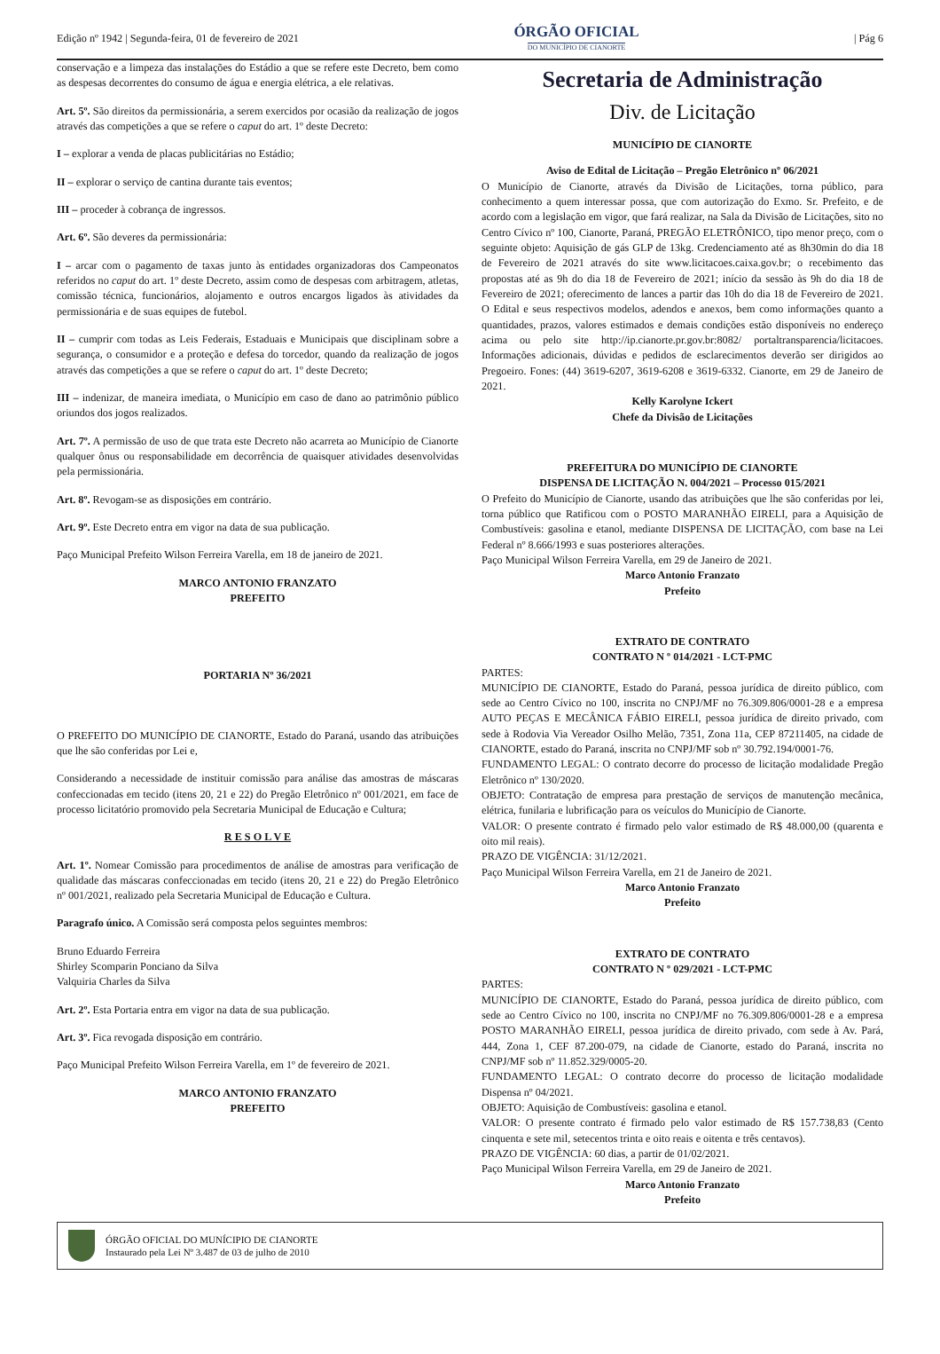Edição nº 1942 | Segunda-feira, 01 de fevereiro de 2021
ÓRGÃO OFICIAL
DO MUNICÍPIO DE CIANORTE
| Pág 6
conservação e a limpeza das instalações do Estádio a que se refere este Decreto, bem como as despesas decorrentes do consumo de água e energia elétrica, a ele relativas.
Art. 5º. São direitos da permissionária, a serem exercidos por ocasião da realização de jogos através das competições a que se refere o caput do art. 1º deste Decreto:
I – explorar a venda de placas publicitárias no Estádio;
II – explorar o serviço de cantina durante tais eventos;
III – proceder à cobrança de ingressos.
Art. 6º. São deveres da permissionária:
I – arcar com o pagamento de taxas junto às entidades organizadoras dos Campeonatos referidos no caput do art. 1º deste Decreto, assim como de despesas com arbitragem, atletas, comissão técnica, funcionários, alojamento e outros encargos ligados às atividades da permissionária e de suas equipes de futebol.
II – cumprir com todas as Leis Federais, Estaduais e Municipais que disciplinam sobre a segurança, o consumidor e a proteção e defesa do torcedor, quando da realização de jogos através das competições a que se refere o caput do art. 1º deste Decreto;
III – indenizar, de maneira imediata, o Município em caso de dano ao patrimônio público oriundos dos jogos realizados.
Art. 7º. A permissão de uso de que trata este Decreto não acarreta ao Município de Cianorte qualquer ônus ou responsabilidade em decorrência de quaisquer atividades desenvolvidas pela permissionária.
Art. 8º. Revogam-se as disposições em contrário.
Art. 9º. Este Decreto entra em vigor na data de sua publicação.
Paço Municipal Prefeito Wilson Ferreira Varella, em 18 de janeiro de 2021.
MARCO ANTONIO FRANZATO
PREFEITO
PORTARIA Nº 36/2021
O PREFEITO DO MUNICÍPIO DE CIANORTE, Estado do Paraná, usando das atribuições que lhe são conferidas por Lei e,
Considerando a necessidade de instituir comissão para análise das amostras de máscaras confeccionadas em tecido (itens 20, 21 e 22) do Pregão Eletrônico nº 001/2021, em face de processo licitatório promovido pela Secretaria Municipal de Educação e Cultura;
R E S O L V E
Art. 1º. Nomear Comissão para procedimentos de análise de amostras para verificação de qualidade das máscaras confeccionadas em tecido (itens 20, 21 e 22) do Pregão Eletrônico nº 001/2021, realizado pela Secretaria Municipal de Educação e Cultura.
Paragrafo único. A Comissão será composta pelos seguintes membros:
Bruno Eduardo Ferreira
Shirley Scomparin Ponciano da Silva
Valquiria Charles da Silva
Art. 2º. Esta Portaria entra em vigor na data de sua publicação.
Art. 3º. Fica revogada disposição em contrário.
Paço Municipal Prefeito Wilson Ferreira Varella, em 1º de fevereiro de 2021.
MARCO ANTONIO FRANZATO
PREFEITO
Secretaria de Administração
Div. de Licitação
MUNICÍPIO DE CIANORTE
Aviso de Edital de Licitação – Pregão Eletrônico nº 06/2021
O Município de Cianorte, através da Divisão de Licitações, torna público, para conhecimento a quem interessar possa, que com autorização do Exmo. Sr. Prefeito, e de acordo com a legislação em vigor, que fará realizar, na Sala da Divisão de Licitações, sito no Centro Cívico nº 100, Cianorte, Paraná, PREGÃO ELETRÔNICO, tipo menor preço, com o seguinte objeto: Aquisição de gás GLP de 13kg. Credenciamento até as 8h30min do dia 18 de Fevereiro de 2021 através do site www.licitacoes.caixa.gov.br; o recebimento das propostas até as 9h do dia 18 de Fevereiro de 2021; início da sessão às 9h do dia 18 de Fevereiro de 2021; oferecimento de lances a partir das 10h do dia 18 de Fevereiro de 2021. O Edital e seus respectivos modelos, adendos e anexos, bem como informações quanto a quantidades, prazos, valores estimados e demais condições estão disponíveis no endereço acima ou pelo site http://ip.cianorte.pr.gov.br:8082/ portaltransparencia/licitacoes. Informações adicionais, dúvidas e pedidos de esclarecimentos deverão ser dirigidos ao Pregoeiro. Fones: (44) 3619-6207, 3619-6208 e 3619-6332. Cianorte, em 29 de Janeiro de 2021.
Kelly Karolyne Ickert
Chefe da Divisão de Licitações
PREFEITURA DO MUNICÍPIO DE CIANORTE
DISPENSA DE LICITAÇÃO N. 004/2021 – Processo 015/2021
O Prefeito do Município de Cianorte, usando das atribuições que lhe são conferidas por lei, torna público que Ratificou com o POSTO MARANHÃO EIRELI, para a Aquisição de Combustíveis: gasolina e etanol, mediante DISPENSA DE LICITAÇÃO, com base na Lei Federal nº 8.666/1993 e suas posteriores alterações.
Paço Municipal Wilson Ferreira Varella, em 29 de Janeiro de 2021.
Marco Antonio Franzato
Prefeito
EXTRATO DE CONTRATO
CONTRATO N º 014/2021 - LCT-PMC
PARTES:
MUNICÍPIO DE CIANORTE, Estado do Paraná, pessoa jurídica de direito público, com sede ao Centro Cívico no 100, inscrita no CNPJ/MF no 76.309.806/0001-28 e a empresa AUTO PEÇAS E MECÂNICA FÁBIO EIRELI, pessoa jurídica de direito privado, com sede à Rodovia Via Vereador Osilho Melão, 7351, Zona 11a, CEP 87211405, na cidade de CIANORTE, estado do Paraná, inscrita no CNPJ/MF sob nº 30.792.194/0001-76.
FUNDAMENTO LEGAL: O contrato decorre do processo de licitação modalidade Pregão Eletrônico nº 130/2020.
OBJETO: Contratação de empresa para prestação de serviços de manutenção mecânica, elétrica, funilaria e lubrificação para os veículos do Município de Cianorte.
VALOR: O presente contrato é firmado pelo valor estimado de R$ 48.000,00 (quarenta e oito mil reais).
PRAZO DE VIGÊNCIA: 31/12/2021.
Paço Municipal Wilson Ferreira Varella, em 21 de Janeiro de 2021.
Marco Antonio Franzato
Prefeito
EXTRATO DE CONTRATO
CONTRATO N º 029/2021 - LCT-PMC
PARTES:
MUNICÍPIO DE CIANORTE, Estado do Paraná, pessoa jurídica de direito público, com sede ao Centro Cívico no 100, inscrita no CNPJ/MF no 76.309.806/0001-28 e a empresa POSTO MARANHÃO EIRELI, pessoa jurídica de direito privado, com sede à Av. Pará, 444, Zona 1, CEF 87.200-079, na cidade de Cianorte, estado do Paraná, inscrita no CNPJ/MF sob nº 11.852.329/0005-20.
FUNDAMENTO LEGAL: O contrato decorre do processo de licitação modalidade Dispensa nº 04/2021.
OBJETO: Aquisição de Combustíveis: gasolina e etanol.
VALOR: O presente contrato é firmado pelo valor estimado de R$ 157.738,83 (Cento cinquenta e sete mil, setecentos trinta e oito reais e oitenta e três centavos).
PRAZO DE VIGÊNCIA: 60 dias, a partir de 01/02/2021.
Paço Municipal Wilson Ferreira Varella, em 29 de Janeiro de 2021.
Marco Antonio Franzato
Prefeito
ÓRGÃO OFICIAL DO MUNÍCIPIO DE CIANORTE
Instaurado pela Lei Nº 3.487 de 03 de julho de 2010